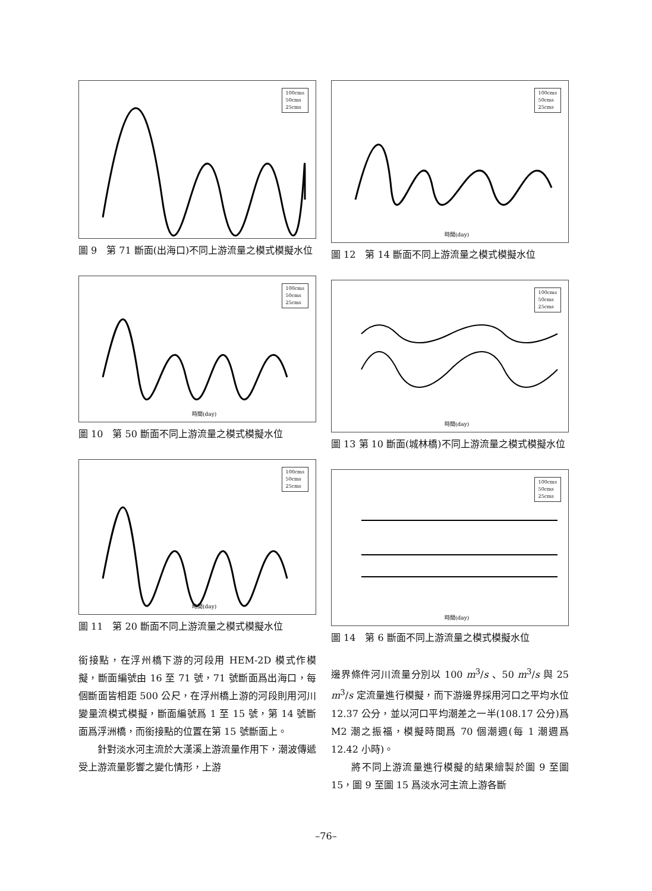100cms
50cms
25cms
圖 9　第 71 斷面(出海口)不同上游流量之模式模擬水位
100cms
50cms
25cms
時間(day)
圖 10　第 50 斷面不同上游流量之模式模擬水位
100cms
50cms
25cms
時間(day)
圖 11　第 20 斷面不同上游流量之模式模擬水位
銜接點，在浮州橋下游的河段用 HEM-2D 模式作模擬，斷面編號由 16 至 71 號，71 號斷面爲出海口，每個斷面皆相距 500 公尺，在浮州橋上游的河段則用河川變量流模式模擬，斷面編號爲 1 至 15 號，第 14 號斷面爲浮洲橋，而銜接點的位置在第 15 號斷面上。
　　針對淡水河主流於大漢溪上游流量作用下，潮波傳遞受上游流量影響之變化情形，上游
100cms
50cms
25cms
時間(day)
圖 12　第 14 斷面不同上游流量之模式模擬水位
100cms
50cms
25cms
時間(day)
圖 13 第 10 斷面(城林橋)不同上游流量之模式模擬水位
100cms
50cms
25cms
時間(day)
圖 14　第 6 斷面不同上游流量之模式模擬水位
邊界條件河川流量分別以 100 m<sup>3</sup>/s 、50 m<sup>3</sup>/s 與 25 m<sup>3</sup>/s 定流量進行模擬，而下游邊界採用河口之平均水位 12.37 公分，並以河口平均潮差之一半(108.17 公分)爲 M2 潮之振福，模擬時間爲 70 個潮週(每 1 潮週爲 12.42 小時)。
　　將不同上游流量進行模擬的結果繪製於圖 9 至圖 15，圖 9 至圖 15 爲淡水河主流上游各斷
–76–